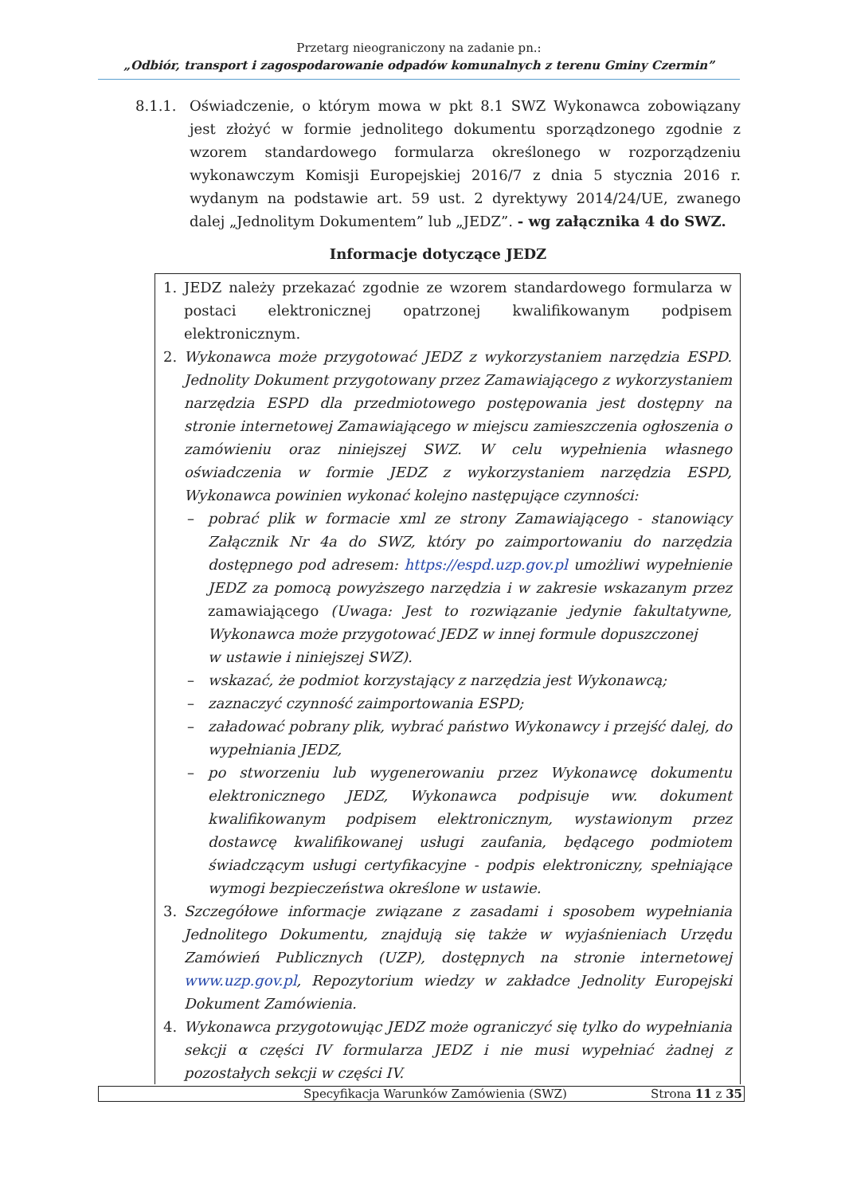Przetarg nieograniczony na zadanie pn.:
„Odbiór, transport i zagospodarowanie odpadów komunalnych z terenu Gminy Czermin”
8.1.1. Oświadczenie, o którym mowa w pkt 8.1 SWZ Wykonawca zobowiązany jest złożyć w formie jednolitego dokumentu sporządzonego zgodnie z wzorem standardowego formularza określonego w rozporządzeniu wykonawczym Komisji Europejskiej 2016/7 z dnia 5 stycznia 2016 r. wydanym na podstawie art. 59 ust. 2 dyrektywy 2014/24/UE, zwanego dalej „Jednolitym Dokumentem” lub „JEDZ”. - wg załącznika 4 do SWZ.
Informacje dotyczące JEDZ
1. JEDZ należy przekazać zgodnie ze wzorem standardowego formularza w postaci elektronicznej opatrzonej kwalifikowanym podpisem elektronicznym.
2. Wykonawca może przygotować JEDZ z wykorzystaniem narzędzia ESPD. Jednolity Dokument przygotowany przez Zamawiającego z wykorzystaniem narzędzia ESPD dla przedmiotowego postępowania jest dostępny na stronie internetowej Zamawiającego w miejscu zamieszczenia ogłoszenia o zamówieniu oraz niniejszej SWZ. W celu wypełnienia własnego oświadczenia w formie JEDZ z wykorzystaniem narzędzia ESPD, Wykonawca powinien wykonać kolejno następujące czynności:
– pobrać plik w formacie xml ze strony Zamawiającego - stanowiący Załącznik Nr 4a do SWZ, który po zaimportowaniu do narzędzia dostępnego pod adresem: https://espd.uzp.gov.pl umożliwi wypełnienie JEDZ za pomocą powyższego narzędzia i w zakresie wskazanym przez zamawiającego (Uwaga: Jest to rozwiązanie jedynie fakultatywne, Wykonawca może przygotować JEDZ w innej formule dopuszczonej
w ustawie i niniejszej SWZ).
– wskazać, że podmiot korzystający z narzędzia jest Wykonawcą;
– zaznaczyć czynność zaimportowania ESPD;
– załadować pobrany plik, wybrać państwo Wykonawcy i przejść dalej, do wypełniania JEDZ,
– po stworzeniu lub wygenerowaniu przez Wykonawcę dokumentu elektronicznego JEDZ, Wykonawca podpisuje ww. dokument kwalifikowanym podpisem elektronicznym, wystawionym przez dostawcę kwalifikowanej usługi zaufania, będącego podmiotem świadczącym usługi certyfikacyjne - podpis elektroniczny, spełniające wymogi bezpieczeństwa określone w ustawie.
3. Szczegółowe informacje związane z zasadami i sposobem wypełniania Jednolitego Dokumentu, znajdują się także w wyjaśnieniach Urzędu Zamówień Publicznych (UZP), dostępnych na stronie internetowej www.uzp.gov.pl, Repozytorium wiedzy w zakładce Jednolity Europejski Dokument Zamówienia.
4. Wykonawca przygotowując JEDZ może ograniczyć się tylko do wypełniania sekcji α części IV formularza JEDZ i nie musi wypełniać żadnej z pozostałych sekcji w części IV.
Specyfikacja Warunków Zamówienia (SWZ)
Strona 11 z 35